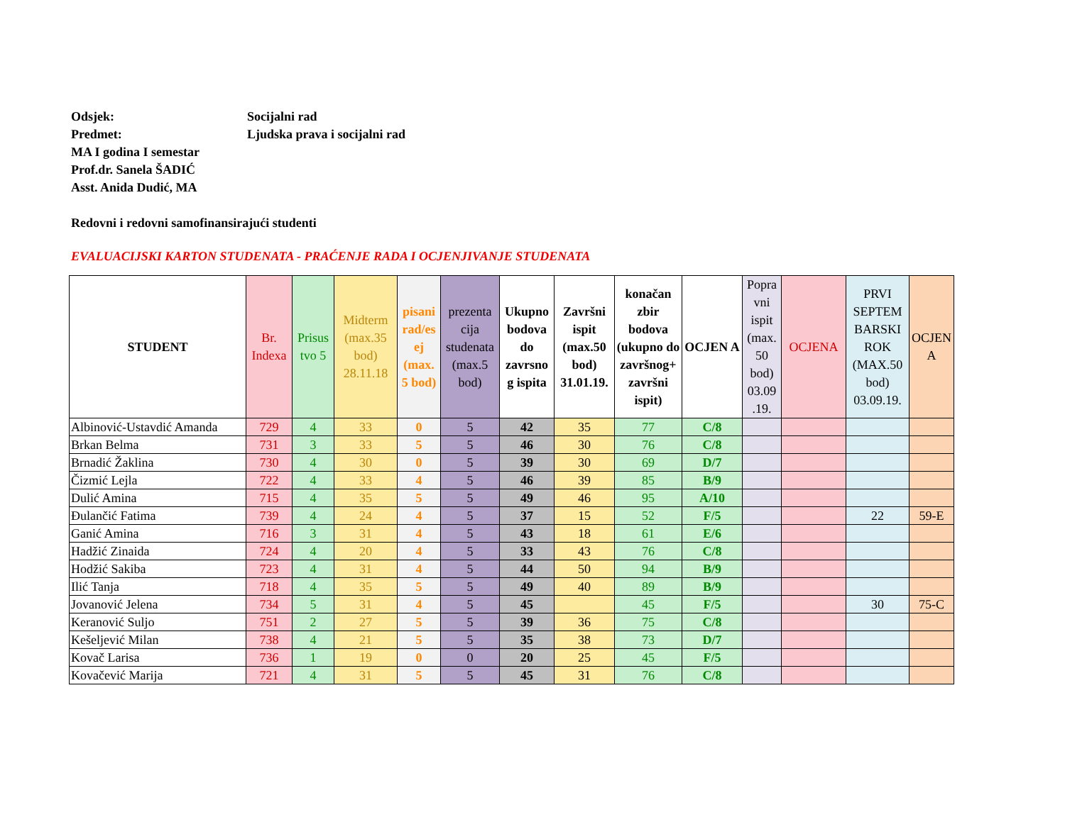Odsjek: Socijalni rad
Predmet: Ljudska prava i socijalni rad
MA I godina I semestar
Prof.dr. Sanela ŠADIĆ
Asst. Anida Dudić, MA
Redovni i redovni samofinansirajući studenti
EVALUACIJSKI KARTON STUDENATA - PRAĆENJE RADA I OCJENJIVANJE STUDENATA
| STUDENT | Br. Indexa | Prisus tvo 5 | Midterm (max.35 bod) 28.11.18 | pisani rad/es ej (max. 5 bod) | prezenta cija studenata (max.5 bod) | Ukupno bodova do zavrsno g ispita | Završni ispit (max.50 bod) 31.01.19. | konačan zbir bodova (ukupno do završnog+ završni ispit) | OCJEN A | Popra vni ispit (max. 50 bod) 03.09 .19. | OCJENA | PRVI SEPTEM BARSKI ROK (MAX.50 bod) 03.09.19. | OCJEN A |
| --- | --- | --- | --- | --- | --- | --- | --- | --- | --- | --- | --- | --- | --- |
| Albinović-Ustavdić Amanda | 729 | 4 | 33 | 0 | 5 | 42 | 35 | 77 | C/8 | | | | |
| Brkan Belma | 731 | 3 | 33 | 5 | 5 | 46 | 30 | 76 | C/8 | | | | |
| Brnadić Žaklina | 730 | 4 | 30 | 0 | 5 | 39 | 30 | 69 | D/7 | | | | |
| Čizmić Lejla | 722 | 4 | 33 | 4 | 5 | 46 | 39 | 85 | B/9 | | | | |
| Dulić Amina | 715 | 4 | 35 | 5 | 5 | 49 | 46 | 95 | A/10 | | | | |
| Đulančić Fatima | 739 | 4 | 24 | 4 | 5 | 37 | 15 | 52 | F/5 | | | 22 | 59-E |
| Ganić Amina | 716 | 3 | 31 | 4 | 5 | 43 | 18 | 61 | E/6 | | | | |
| Hadžić Zinaida | 724 | 4 | 20 | 4 | 5 | 33 | 43 | 76 | C/8 | | | | |
| Hodžić Sakiba | 723 | 4 | 31 | 4 | 5 | 44 | 50 | 94 | B/9 | | | | |
| Ilić Tanja | 718 | 4 | 35 | 5 | 5 | 49 | 40 | 89 | B/9 | | | | |
| Jovanović Jelena | 734 | 5 | 31 | 4 | 5 | 45 | | 45 | F/5 | | | 30 | 75-C |
| Keranović Suljo | 751 | 2 | 27 | 5 | 5 | 39 | 36 | 75 | C/8 | | | | |
| Kešeljević Milan | 738 | 4 | 21 | 5 | 5 | 35 | 38 | 73 | D/7 | | | | |
| Kovač Larisa | 736 | 1 | 19 | 0 | 0 | 20 | 25 | 45 | F/5 | | | | |
| Kovačević Marija | 721 | 4 | 31 | 5 | 5 | 45 | 31 | 76 | C/8 | | | | |